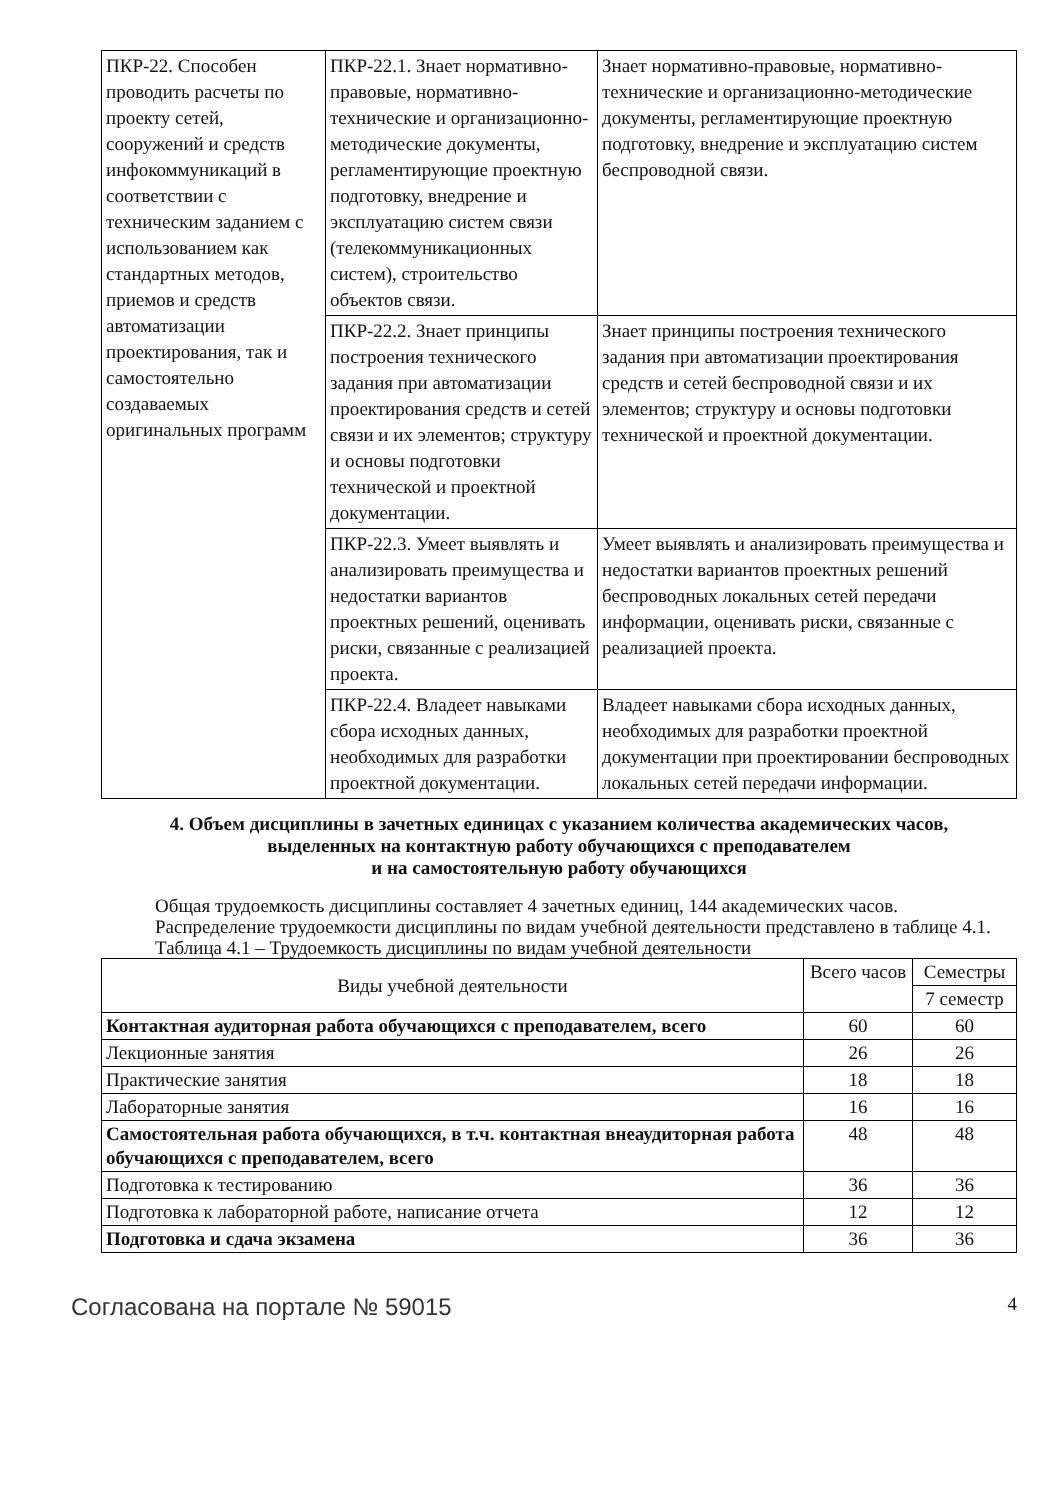| ПКР-22. Способен проводить расчеты по проекту сетей, сооружений и средств инфокоммуникаций в соответствии с техническим заданием с использованием как стандартных методов, приемов и средств автоматизации проектирования, так и самостоятельно создаваемых оригинальных программ | ПКР-22.1. Знает нормативно-правовые, нормативно-технические и организационно-методические документы, регламентирующие проектную подготовку, внедрение и эксплуатацию систем связи (телекоммуникационных систем), строительство объектов связи. | Знает нормативно-правовые, нормативно-технические и организационно-методические документы, регламентирующие проектную подготовку, внедрение и эксплуатацию систем беспроводной связи. |
| | ПКР-22.2. Знает принципы построения технического задания при автоматизации проектирования средств и сетей связи и их элементов; структуру и основы подготовки технической и проектной документации. | Знает принципы построения технического задания при автоматизации проектирования средств и сетей беспроводной связи и их элементов; структуру и основы подготовки технической и проектной документации. |
| | ПКР-22.3. Умеет выявлять и анализировать преимущества и недостатки вариантов проектных решений, оценивать риски, связанные с реализацией проекта. | Умеет выявлять и анализировать преимущества и недостатки вариантов проектных решений беспроводных локальных сетей передачи информации, оценивать риски, связанные с реализацией проекта. |
| | ПКР-22.4. Владеет навыками сбора исходных данных, необходимых для разработки проектной документации. | Владеет навыками сбора исходных данных, необходимых для разработки проектной документации при проектировании беспроводных локальных сетей передачи информации. |
4. Объем дисциплины в зачетных единицах с указанием количества академических часов,
выделенных на контактную работу обучающихся с преподавателем
и на самостоятельную работу обучающихся
Общая трудоемкость дисциплины составляет 4 зачетных единиц, 144 академических часов.
Распределение трудоемкости дисциплины по видам учебной деятельности представлено в таблице 4.1.
Таблица 4.1 – Трудоемкость дисциплины по видам учебной деятельности
| Виды учебной деятельности | Всего часов | Семестры |
| --- | --- | --- |
| | | 7 семестр |
| Контактная аудиторная работа обучающихся с преподавателем, всего | 60 | 60 |
| Лекционные занятия | 26 | 26 |
| Практические занятия | 18 | 18 |
| Лабораторные занятия | 16 | 16 |
| Самостоятельная работа обучающихся, в т.ч. контактная внеаудиторная работа обучающихся с преподавателем, всего | 48 | 48 |
| Подготовка к тестированию | 36 | 36 |
| Подготовка к лабораторной работе, написание отчета | 12 | 12 |
| Подготовка и сдача экзамена | 36 | 36 |
Согласована на портале № 59015 4